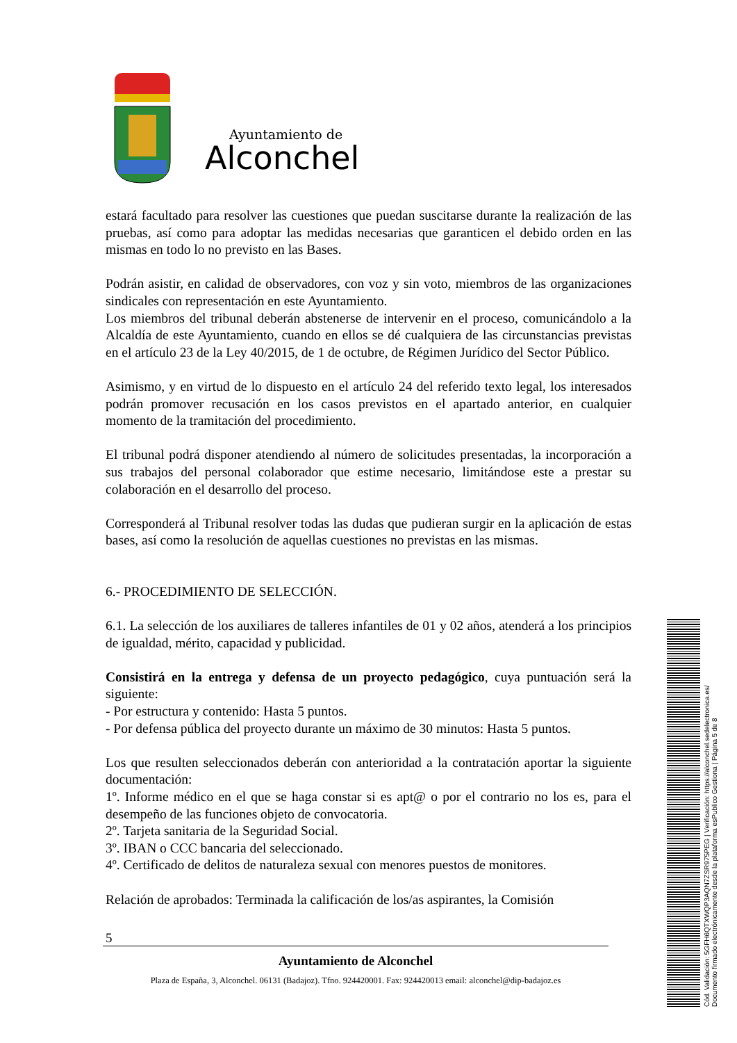Ayuntamiento de
Alconchel
estará facultado para resolver las cuestiones que puedan suscitarse durante la realización de las pruebas, así como para adoptar las medidas necesarias que garanticen el debido orden en las mismas en todo lo no previsto en las Bases.
Podrán asistir, en calidad de observadores, con voz y sin voto, miembros de las organizaciones sindicales con representación en este Ayuntamiento.
Los miembros del tribunal deberán abstenerse de intervenir en el proceso, comunicándolo a la Alcaldía de este Ayuntamiento, cuando en ellos se dé cualquiera de las circunstancias previstas en el artículo 23 de la Ley 40/2015, de 1 de octubre, de Régimen Jurídico del Sector Público.
Asimismo, y en virtud de lo dispuesto en el artículo 24 del referido texto legal, los interesados podrán promover recusación en los casos previstos en el apartado anterior, en cualquier momento de la tramitación del procedimiento.
El tribunal podrá disponer atendiendo al número de solicitudes presentadas, la incorporación a sus trabajos del personal colaborador que estime necesario, limitándose este a prestar su colaboración en el desarrollo del proceso.
Corresponderá al Tribunal resolver todas las dudas que pudieran surgir en la aplicación de estas bases, así como la resolución de aquellas cuestiones no previstas en las mismas.
6.- PROCEDIMIENTO DE SELECCIÓN.
6.1. La selección de los auxiliares de talleres infantiles de 01 y 02 años, atenderá a los principios de igualdad, mérito, capacidad y publicidad.
Consistirá en la entrega y defensa de un proyecto pedagógico, cuya puntuación será la siguiente:
- Por estructura y contenido: Hasta 5 puntos.
- Por defensa pública del proyecto durante un máximo de 30 minutos: Hasta 5 puntos.
Los que resulten seleccionados deberán con anterioridad a la contratación aportar la siguiente documentación:
1º. Informe médico en el que se haga constar si es apt@ o por el contrario no los es, para el desempeño de las funciones objeto de convocatoria.
2º. Tarjeta sanitaria de la Seguridad Social.
3º. IBAN o CCC bancaria del seleccionado.
4º. Certificado de delitos de naturaleza sexual con menores puestos de monitores.
Relación de aprobados: Terminada la calificación de los/as aspirantes, la Comisión
5
Ayuntamiento de Alconchel
Plaza de España, 3, Alconchel. 06131 (Badajoz). Tfno. 924420001. Fax: 924420013 email: alconchel@dip-badajoz.es
Cód. Validación: 5GFH6QTXWQP3AQN7ZSR975PEG | Verificación: https://alconchel.sedelectronica.es/
Documento firmado electrónicamente desde la plataforma esPublico Gestiona | Página 5 de 8